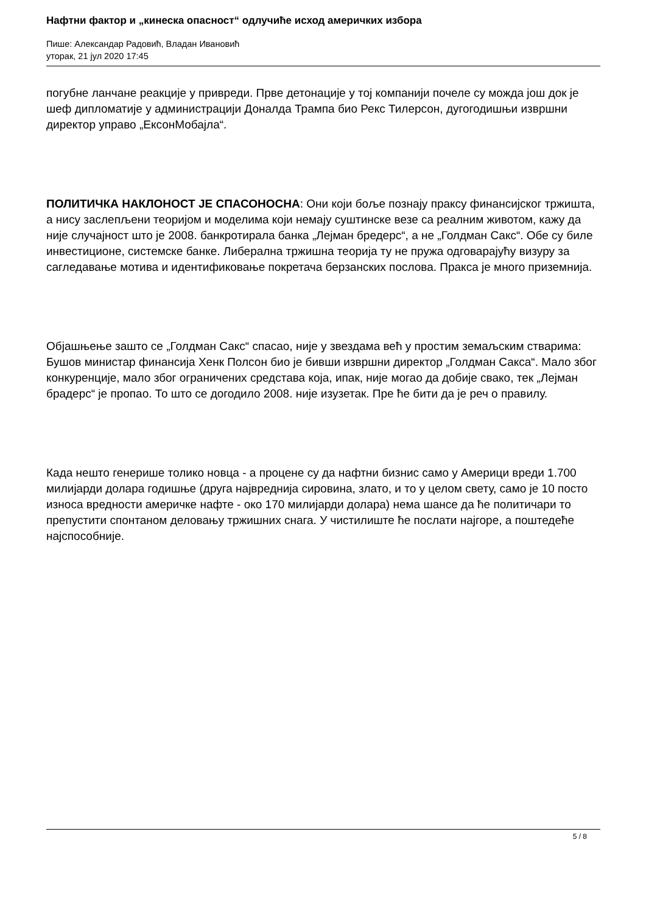Нафтни фактор и „кинеска опасност“ одлучиће исход америчких избора
Пише: Александар Радовић, Владан Ивановић
уторак, 21 јул 2020 17:45
погубне ланчане реакције у привреди. Прве детонације у тој компанији почеле су можда још док је шеф дипломатије у администрацији Доналда Трампа био Рекс Тилерсон, дугогодишњи извршни директор управо „ЕксонМобајла“.
ПОЛИТИЧКА НАКЛОНОСТ ЈЕ СПАСОНОСНА: Они који боље познају праксу финансијског тржишта, а нису заслепљени теоријом и моделима који немају суштинске везе са реалним животом, кажу да није случајност што је 2008. банкротирала банка „Лејман бредерс“, а не „Голдман Сакс“. Обе су биле инвестиционе, системске банке. Либерална тржишна теорија ту не пружа одговарајућу визуру за сагледавање мотива и идентификовање покретача берзанских послова. Пракса је много приземнија.
Објашњење зашто се „Голдман Сакс“ спасао, није у звездама већ у простим земаљским стварима: Бушов министар финансија Хенк Полсон био је бивши извршни директор „Голдман Сакса“. Мало због конкуренције, мало због ограничених средстава која, ипак, није могао да добије свако, тек „Лејман брадерс“ је пропао. То што се догодило 2008. није изузетак. Пре ће бити да је реч о правилу.
Када нешто генерише толико новца - а процене су да нафтни бизнис само у Америци вреди 1.700 милијарди долара годишње (друга највреднија сировина, злато, и то у целом свету, само је 10 посто износа вредности америчке нафте - око 170 милијарди долара) нема шансе да ће политичари то препустити спонтаном деловању тржишних снага. У чистилиште ће послати најгоре, а поштедеће најспособније.
5 / 8